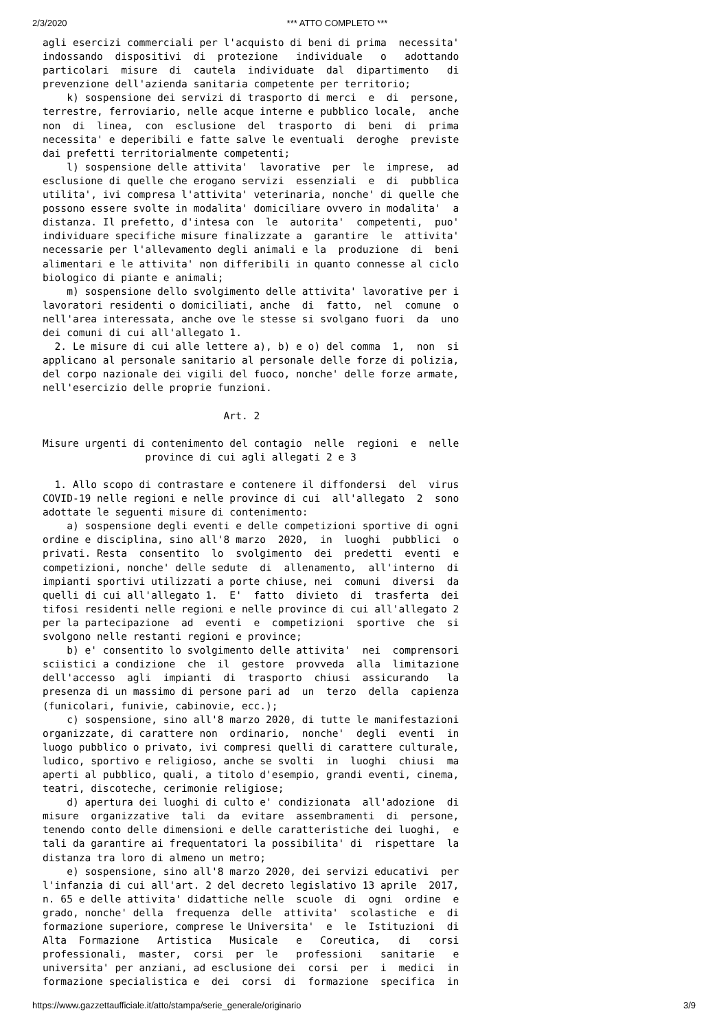2/3/2020 *** ATTO COMPLETO ***
agli esercizi commerciali per l'acquisto di beni di prima  necessita'
indossando  dispositivi  di  protezione   individuale   o   adottando
particolari  misure  di  cautela  individuate  dal  dipartimento   di
prevenzione dell'azienda sanitaria competente per territorio;
    k) sospensione dei servizi di trasporto di merci  e  di  persone,
terrestre, ferroviario, nelle acque interne e pubblico locale,  anche
non  di  linea,  con  esclusione  del  trasporto  di  beni  di  prima
necessita' e deperibili e fatte salve le eventuali  deroghe  previste
dai prefetti territorialmente competenti;
    l) sospensione delle attivita'  lavorative  per  le  imprese,  ad
esclusione di quelle che erogano servizi  essenziali  e  di  pubblica
utilita', ivi compresa l'attivita' veterinaria, nonche' di quelle che
possono essere svolte in modalita' domiciliare ovvero in modalita'  a
distanza. Il prefetto, d'intesa con  le  autorita'  competenti,  puo'
individuare specifiche misure finalizzate a  garantire  le  attivita'
necessarie per l'allevamento degli animali e la  produzione  di  beni
alimentari e le attivita' non differibili in quanto connesse al ciclo
biologico di piante e animali;
    m) sospensione dello svolgimento delle attivita' lavorative per i
lavoratori residenti o domiciliati, anche  di  fatto,  nel  comune  o
nell'area interessata, anche ove le stesse si svolgano fuori  da  uno
dei comuni di cui all'allegato 1.
  2. Le misure di cui alle lettere a), b) e o) del comma  1,  non  si
applicano al personale sanitario al personale delle forze di polizia,
del corpo nazionale dei vigili del fuoco, nonche' delle forze armate,
nell'esercizio delle proprie funzioni.

                              Art. 2

Misure urgenti di contenimento del contagio  nelle  regioni  e  nelle
                 province di cui agli allegati 2 e 3

  1. Allo scopo di contrastare e contenere il diffondersi  del  virus
COVID-19 nelle regioni e nelle province di cui  all'allegato  2  sono
adottate le seguenti misure di contenimento:
    a) sospensione degli eventi e delle competizioni sportive di ogni
ordine e disciplina, sino all'8 marzo  2020,  in  luoghi  pubblici  o
privati. Resta  consentito  lo  svolgimento  dei  predetti  eventi  e
competizioni, nonche' delle sedute  di  allenamento,  all'interno  di
impianti sportivi utilizzati a porte chiuse, nei  comuni  diversi  da
quelli di cui all'allegato 1.  E'  fatto  divieto  di  trasferta  dei
tifosi residenti nelle regioni e nelle province di cui all'allegato 2
per la partecipazione  ad  eventi  e  competizioni  sportive  che  si
svolgono nelle restanti regioni e province;
    b) e' consentito lo svolgimento delle attivita'  nei  comprensori
sciistici a condizione  che  il  gestore  provveda  alla  limitazione
dell'accesso  agli  impianti  di  trasporto  chiusi  assicurando   la
presenza di un massimo di persone pari ad  un  terzo  della  capienza
(funicolari, funivie, cabinovie, ecc.);
    c) sospensione, sino all'8 marzo 2020, di tutte le manifestazioni
organizzate, di carattere non  ordinario,  nonche'  degli  eventi  in
luogo pubblico o privato, ivi compresi quelli di carattere culturale,
ludico, sportivo e religioso, anche se svolti  in  luoghi  chiusi  ma
aperti al pubblico, quali, a titolo d'esempio, grandi eventi, cinema,
teatri, discoteche, cerimonie religiose;
    d) apertura dei luoghi di culto e' condizionata  all'adozione  di
misure  organizzative  tali  da  evitare  assembramenti  di  persone,
tenendo conto delle dimensioni e delle caratteristiche dei luoghi,  e
tali da garantire ai frequentatori la possibilita' di  rispettare  la
distanza tra loro di almeno un metro;
    e) sospensione, sino all'8 marzo 2020, dei servizi educativi  per
l'infanzia di cui all'art. 2 del decreto legislativo 13 aprile  2017,
n. 65 e delle attivita' didattiche nelle  scuole  di  ogni  ordine  e
grado, nonche' della  frequenza  delle  attivita'  scolastiche  e  di
formazione superiore, comprese le Universita'  e  le  Istituzioni  di
Alta  Formazione   Artistica   Musicale   e   Coreutica,   di   corsi
professionali,  master,  corsi  per  le   professioni   sanitarie   e
universita' per anziani, ad esclusione dei  corsi  per  i  medici  in
formazione specialistica e  dei  corsi  di  formazione  specifica  in
https://www.gazzettaufficiale.it/atto/stampa/serie_generale/originario 3/9